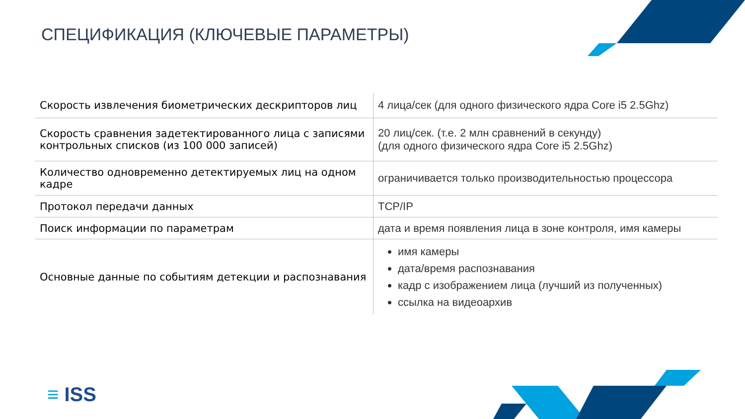СПЕЦИФИКАЦИЯ (КЛЮЧЕВЫЕ ПАРАМЕТРЫ)
| Скорость извлечения биометрических дескрипторов лиц | 4 лица/сек (для одного физического ядра Core i5 2.5Ghz) |
| Скорость сравнения задетектированного лица с записями контрольных списков (из 100 000 записей) | 20 лиц/сек. (т.е. 2 млн сравнений в секунду) (для одного физического ядра Core i5 2.5Ghz) |
| Количество одновременно детектируемых лиц на одном кадре | ограничивается только производительностью процессора |
| Протокол передачи данных | TCP/IP |
| Поиск информации по параметрам | дата и время появления лица в зоне контроля, имя камеры |
| Основные данные по событиям детекции и распознавания | имя камеры дата/время распознавания кадр с изображением лица (лучший из полученных) ссылка на видеоархив |
≡ ISS